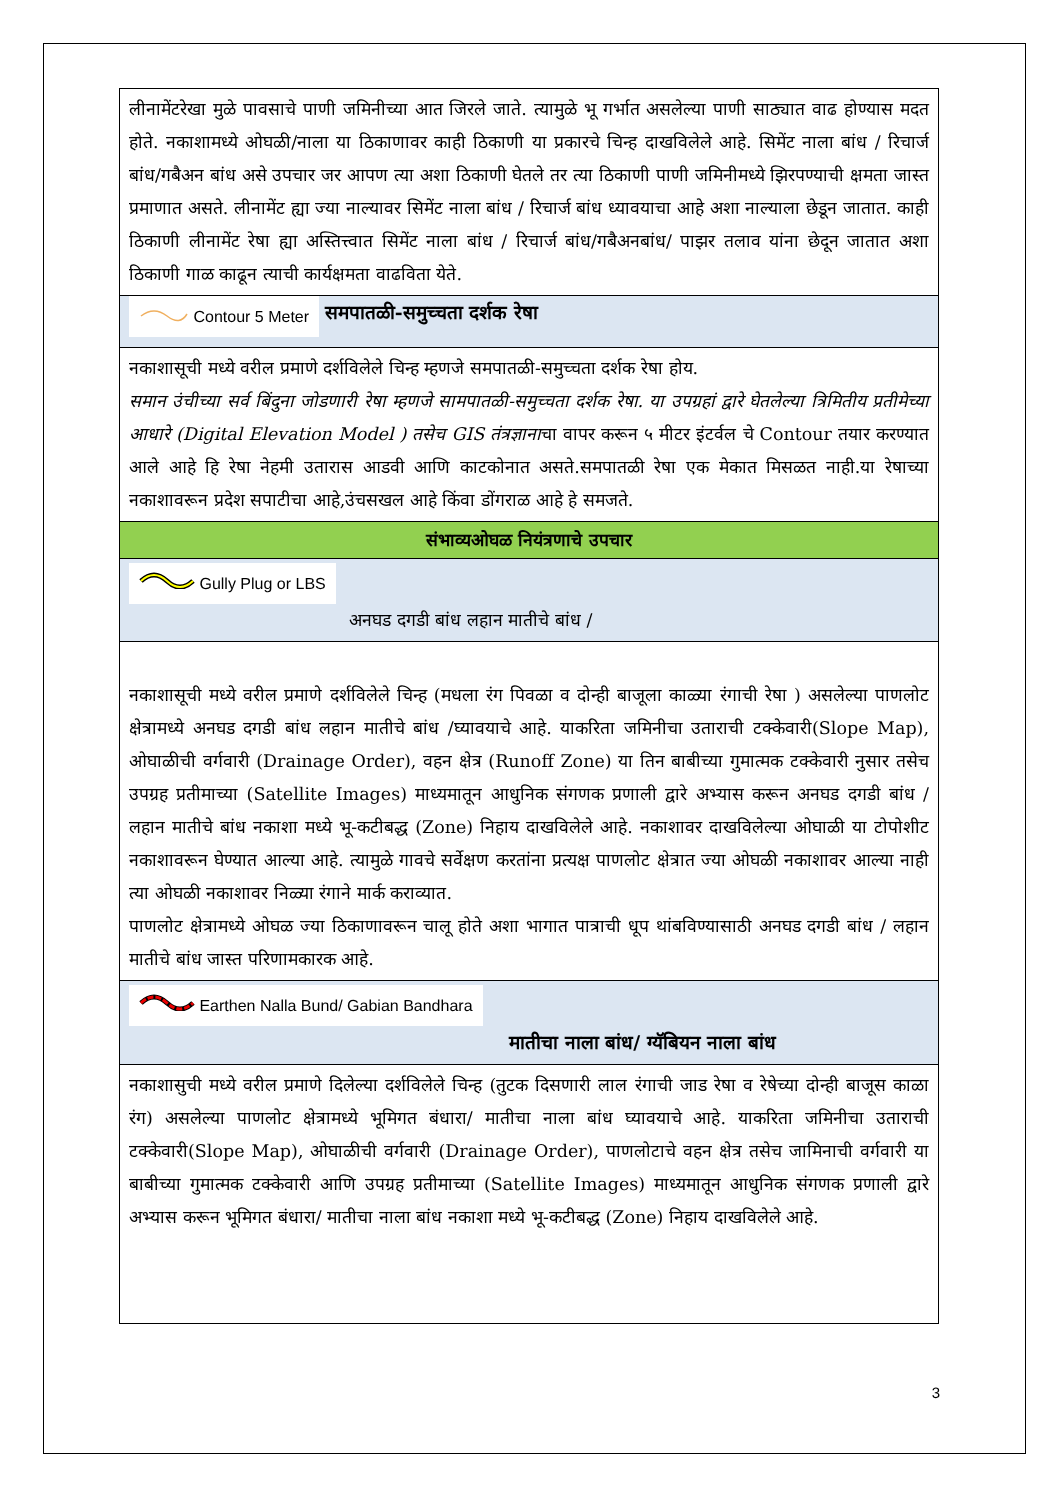| लीनामेंटरेखा मुळे पावसाचे पाणी जमिनीच्या आत जिरले जाते. त्यामुळे भू गर्भात असलेल्या पाणी साठ्यात वाढ होण्यास मदत होते. नकाशामध्ये ओघळी/नाला या ठिकाणावर काही ठिकाणी या प्रकारचे चिन्ह दाखविलेले आहे. सिमेंट नाला बांध / रिचार्ज बांध/गबैअन बांध असे उपचार जर आपण त्या अशा ठिकाणी घेतले तर त्या ठिकाणी पाणी जमिनीमध्ये झिरपण्याची क्षमता जास्त प्रमाणात असते. लीनामेंट ह्या ज्या नाल्यावर सिमेंट नाला बांध / रिचार्ज बांध ध्यावयाचा आहे अशा नाल्याला छेडून जातात. काही ठिकाणी लीनामेंट रेषा ह्या अस्तित्त्वात सिमेंट नाला बांध / रिचार्ज बांध/गबैअनबांध/ पाझर तलाव यांना छेदून जातात अशा ठिकाणी गाळ काढून त्याची कार्यक्षमता वाढविता येते. |
| Contour 5 Meter समपातळी-समुच्चता दर्शक रेषा |
| नकाशासूची मध्ये वरील प्रमाणे दर्शविलेले चिन्ह म्हणजे समपातळी-समुच्चता दर्शक रेषा होय. समान उंचीच्या सर्व बिंदुना जोडणारी रेषा म्हणजे सामपातळी-समुच्चता दर्शक रेषा. या उपग्रहां द्वारे घेतलेल्या त्रिमितीय प्रतीमेच्या आधारे (Digital Elevation Model ) तसेच GIS तंत्रज्ञाना चा वापर करून ५ मीटर इंटर्वल चे Contour तयार करण्यात आले आहे हि रेषा नेहमी उतारास आडवी आणि काटकोनात असते.समपातळी रेषा एक मेकात मिसळत नाही.या रेषाच्या नकाशावरून प्रदेश सपाटीचा आहे,उंचसखल आहे किंवा डोंगराळ आहे हे समजते. |
| संभाव्यओघळ नियंत्रणाचे उपचार |
| Gully Plug or LBS अनघड दगडी बांध लहान मातीचे बांध / |
| नकाशासूची मध्ये वरील प्रमाणे दर्शविलेले चिन्ह (मधला रंग पिवळा व दोन्ही बाजूला काळ्या रंगाची रेषा ) असलेल्या पाणलोट क्षेत्रामध्ये अनघड दगडी बांध लहान मातीचे बांध /घ्यावयाचे आहे. याकरिता जमिनीचा उताराची टक्केवारी(Slope Map), ओघाळीची वर्गवारी (Drainage Order), वहन क्षेत्र (Runoff Zone) या तिन बाबीच्या गुमात्मक टक्केवारी नुसार तसेच उपग्रह प्रतीमाच्या (Satellite Images) माध्यमातून आधुनिक संगणक प्रणाली द्वारे अभ्यास करून अनघड दगडी बांध / लहान मातीचे बांध नकाशा मध्ये भू-कटीबद्ध (Zone) निहाय दाखविलेले आहे. नकाशावर दाखविलेल्या ओघाळी या टोपोशीट नकाशावरून घेण्यात आल्या आहे. त्यामुळे गावचे सर्वेक्षण करतांना प्रत्यक्ष पाणलोट क्षेत्रात ज्या ओघळी नकाशावर आल्या नाही त्या ओघळी नकाशावर निळ्या रंगाने मार्क कराव्यात. पाणलोट क्षेत्रामध्ये ओघळ ज्या ठिकाणावरून चालू होते अशा भागात पात्राची धूप थांबविण्यासाठी अनघड दगडी बांध / लहान मातीचे बांध जास्त परिणामकारक आहे. |
| Earthen Nalla Bund/ Gabian Bandhara मातीचा नाला बांध/ ग्यॅबियन नाला बांध |
| नकाशासुची मध्ये वरील प्रमाणे दिलेल्या दर्शविलेले चिन्ह (तुटक दिसणारी लाल रंगाची जाड रेषा व रेषेच्या दोन्ही बाजूस काळा रंग) असलेल्या पाणलोट क्षेत्रामध्ये भूमिगत बंधारा/ मातीचा नाला बांध घ्यावयाचे आहे. याकरिता जमिनीचा उताराची टक्केवारी(Slope Map), ओघाळीची वर्गवारी (Drainage Order), पाणलोटाचे वहन क्षेत्र तसेच जामिनाची वर्गवारी या बाबीच्या गुमात्मक टक्केवारी आणि उपग्रह प्रतीमाच्या (Satellite Images) माध्यमातून आधुनिक संगणक प्रणाली द्वारे अभ्यास करून भूमिगत बंधारा/ मातीचा नाला बांध नकाशा मध्ये भू-कटीबद्ध (Zone) निहाय दाखविलेले आहे. |
3